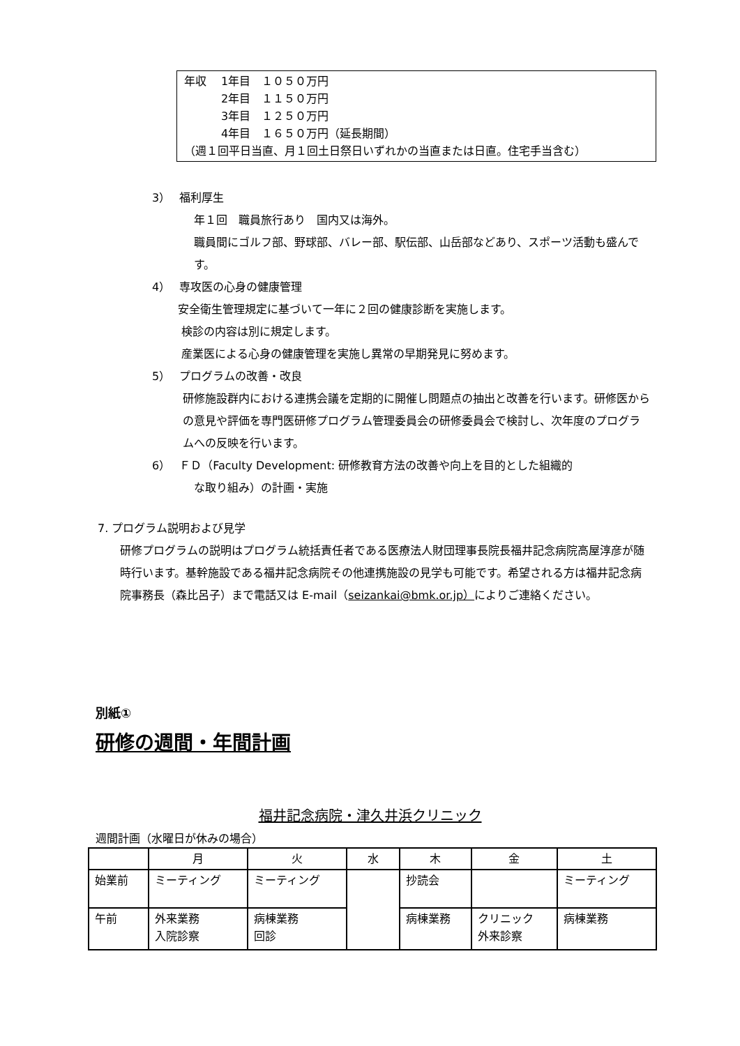年収　 1年目　１０５０万円
　　　 2年目　１１５０万円
　　　 3年目　１２５０万円
　　　 4年目　１６５０万円（延長期間）
（週１回平日当直、月１回土日祭日いずれかの当直または日直。住宅手当含む）
3）　 福利厚生
年１回　職員旅行あり　国内又は海外。
職員間にゴルフ部、野球部、バレー部、駅伝部、山岳部などあり、スポーツ活動も盛んです。
4）　 専攻医の心身の健康管理
安全衛生管理規定に基づいて一年に２回の健康診断を実施します。
検診の内容は別に規定します。
産業医による心身の健康管理を実施し異常の早期発見に努めます。
5）　 プログラムの改善・改良
研修施設群内における連携会議を定期的に開催し問題点の抽出と改善を行います。研修医からの意見や評価を専門医研修プログラム管理委員会の研修委員会で検討し、次年度のプログラムへの反映を行います。
6）　 ＦＤ（Faculty Development: 研修教育方法の改善や向上を目的とした組織的
な取り組み）の計画・実施
7. プログラム説明および見学
研修プログラムの説明はプログラム統括責任者である医療法人財団理事長院長福井記念病院高屋淳彦が随時行います。基幹施設である福井記念病院その他連携施設の見学も可能です。希望される方は福井記念病院事務長（森比呂子）まで電話又は E-mail（seizankai@bmk.or.jp）によりご連絡ください。
別紙①
研修の週間・年間計画
福井記念病院・津久井浜クリニック
週間計画（水曜日が休みの場合）
| | 月 | 火 | 水 | 木 | 金 | 土 |
| --- | --- | --- | --- | --- | --- | --- |
| 始業前 | ミーティング | ミーティング | | 抄読会 | | ミーティング |
| 午前 | 外来業務 入院診察 | 病棟業務 回診 | | 病棟業務 | クリニック 外来診察 | 病棟業務 |